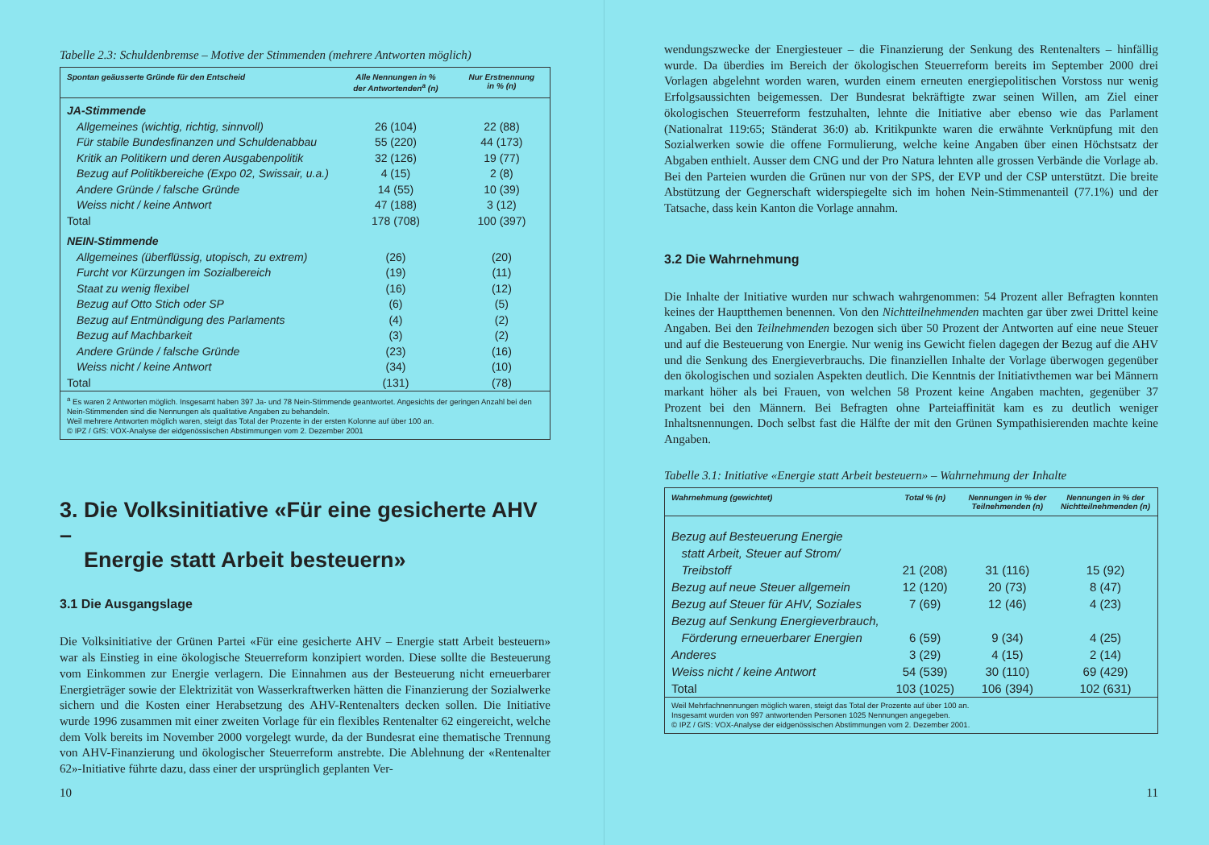Tabelle 2.3: Schuldenbremse – Motive der Stimmenden (mehrere Antworten möglich)
| Spontan geäusserte Gründe für den Entscheid | Alle Nennungen in % der Antwortenden<sup>a</sup> (n) | Nur Erstnennung in % (n) |
| --- | --- | --- |
| JA-Stimmende | | |
| Allgemeines (wichtig, richtig, sinnvoll) | 26 (104) | 22 (88) |
| Für stabile Bundesfinanzen und Schuldenabbau | 55 (220) | 44 (173) |
| Kritik an Politikern und deren Ausgabenpolitik | 32 (126) | 19 (77) |
| Bezug auf Politikbereiche (Expo 02, Swissair, u.a.) | 4 (15) | 2 (8) |
| Andere Gründe / falsche Gründe | 14 (55) | 10 (39) |
| Weiss nicht / keine Antwort | 47 (188) | 3 (12) |
| Total | 178 (708) | 100 (397) |
| NEIN-Stimmende | | |
| Allgemeines (überflüssig, utopisch, zu extrem) | (26) | (20) |
| Furcht vor Kürzungen im Sozialbereich | (19) | (11) |
| Staat zu wenig flexibel | (16) | (12) |
| Bezug auf Otto Stich oder SP | (6) | (5) |
| Bezug auf Entmündigung des Parlaments | (4) | (2) |
| Bezug auf Machbarkeit | (3) | (2) |
| Andere Gründe / falsche Gründe | (23) | (16) |
| Weiss nicht / keine Antwort | (34) | (10) |
| Total | (131) | (78) |
| <sup>a</sup> Es waren 2 Antworten möglich. Insgesamt haben 397 Ja- und 78 Nein-Stimmende geantwortet. Angesichts der geringen Anzahl bei den Nein-Stimmenden sind die Nennungen als qualitative Angaben zu behandeln. Weil mehrere Antworten möglich waren, steigt das Total der Prozente in der ersten Kolonne auf über 100 an. © IPZ / GfS: VOX-Analyse der eidgenössischen Abstimmungen vom 2. Dezember 2001 | | |
3. Die Volksinitiative «Für eine gesicherte AHV –
Energie statt Arbeit besteuern»
3.1 Die Ausgangslage
Die Volksinitiative der Grünen Partei «Für eine gesicherte AHV – Energie statt Arbeit besteuern» war als Einstieg in eine ökologische Steuerreform konzipiert worden. Diese sollte die Besteuerung vom Einkommen zur Energie verlagern. Die Einnahmen aus der Besteuerung nicht erneuerbarer Energieträger sowie der Elektrizität von Wasserkraftwerken hätten die Finanzierung der Sozialwerke sichern und die Kosten einer Herabsetzung des AHV-Rentenalters decken sollen. Die Initiative wurde 1996 zusammen mit einer zweiten Vorlage für ein flexibles Rentenalter 62 eingereicht, welche dem Volk bereits im November 2000 vorgelegt wurde, da der Bundesrat eine thematische Trennung von AHV-Finanzierung und ökologischer Steuerreform anstrebte. Die Ablehnung der «Rentenalter 62»-Initiative führte dazu, dass einer der ursprünglich geplanten Ver-
10
wendungszwecke der Energiesteuer – die Finanzierung der Senkung des Rentenalters – hinfällig wurde. Da überdies im Bereich der ökologischen Steuerreform bereits im September 2000 drei Vorlagen abgelehnt worden waren, wurden einem erneuten energiepolitischen Vorstoss nur wenig Erfolgsaussichten beigemessen. Der Bundesrat bekräftigte zwar seinen Willen, am Ziel einer ökologischen Steuerreform festzuhalten, lehnte die Initiative aber ebenso wie das Parlament (Nationalrat 119:65; Ständerat 36:0) ab. Kritikpunkte waren die erwähnte Verknüpfung mit den Sozialwerken sowie die offene Formulierung, welche keine Angaben über einen Höchstsatz der Abgaben enthielt. Ausser dem CNG und der Pro Natura lehnten alle grossen Verbände die Vorlage ab. Bei den Parteien wurden die Grünen nur von der SPS, der EVP und der CSP unterstützt. Die breite Abstützung der Gegnerschaft widerspiegelte sich im hohen Nein-Stimmenanteil (77.1%) und der Tatsache, dass kein Kanton die Vorlage annahm.
3.2 Die Wahrnehmung
Die Inhalte der Initiative wurden nur schwach wahrgenommen: 54 Prozent aller Befragten konnten keines der Hauptthemen benennen. Von den Nichtteilnehmenden machten gar über zwei Drittel keine Angaben. Bei den Teilnehmenden bezogen sich über 50 Prozent der Antworten auf eine neue Steuer und auf die Besteuerung von Energie. Nur wenig ins Gewicht fielen dagegen der Bezug auf die AHV und die Senkung des Energieverbrauchs. Die finanziellen Inhalte der Vorlage überwogen gegenüber den ökologischen und sozialen Aspekten deutlich. Die Kenntnis der Initiativthemen war bei Männern markant höher als bei Frauen, von welchen 58 Prozent keine Angaben machten, gegenüber 37 Prozent bei den Männern. Bei Befragten ohne Parteiaffinität kam es zu deutlich weniger Inhaltsnennungen. Doch selbst fast die Hälfte der mit den Grünen Sympathisierenden machte keine Angaben.
Tabelle 3.1: Initiative «Energie statt Arbeit besteuern» – Wahrnehmung der Inhalte
| Wahrnehmung (gewichtet) | Total % (n) | Nennungen in % der Teilnehmenden (n) | Nennungen in % der Nichtteilnehmenden (n) |
| --- | --- | --- | --- |
| Bezug auf Besteuerung Energie statt Arbeit, Steuer auf Strom/ Treibstoff | 21 (208) | 31 (116) | 15 (92) |
| Bezug auf neue Steuer allgemein | 12 (120) | 20 (73) | 8 (47) |
| Bezug auf Steuer für AHV, Soziales | 7 (69) | 12 (46) | 4 (23) |
| Bezug auf Senkung Energieverbrauch, Förderung erneuerbarer Energien | 6 (59) | 9 (34) | 4 (25) |
| Anderes | 3 (29) | 4 (15) | 2 (14) |
| Weiss nicht / keine Antwort | 54 (539) | 30 (110) | 69 (429) |
| Total | 103 (1025) | 106 (394) | 102 (631) |
| Weil Mehrfachnennungen möglich waren, steigt das Total der Prozente auf über 100 an. Insgesamt wurden von 997 antwortenden Personen 1025 Nennungen angegeben. © IPZ / GfS: VOX-Analyse der eidgenössischen Abstimmungen vom 2. Dezember 2001. | | | |
11